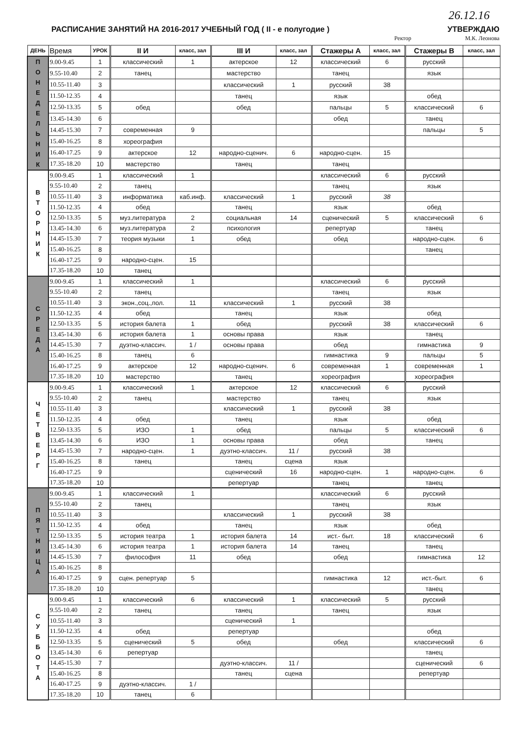26.12.16
РАСПИСАНИЕ ЗАНЯТИЙ НА 2016-2017 УЧЕБНЫЙ ГОД ( II - е полугодие )
УТВЕРЖДАЮ
Ректор М.К. Леонова
| ДЕНЬ | Время | УРОК | II И | класс, зал | III И | класс, зал | Стажеры А | класс, зал | Стажеры В | класс, зал |
| --- | --- | --- | --- | --- | --- | --- | --- | --- | --- | --- |
| П О Н Е Д Е Л Ь Н И К | 9.00-9.45 | 1 | классический | 1 | актерское | 12 | классический | 6 | русский | |
| | 9.55-10.40 | 2 | танец | | мастерство | | танец | | язык | |
| | 10.55-11.40 | 3 | | | классический | 1 | русский | 38 | | |
| | 11.50-12.35 | 4 | | | танец | | язык | | обед | |
| | 12.50-13.35 | 5 | обед | | обед | | пальцы | 5 | классический | 6 |
| | 13.45-14.30 | 6 | | | | | обед | | танец | |
| | 14.45-15.30 | 7 | современная | 9 | | | | | пальцы | 5 |
| | 15.40-16.25 | 8 | хореография | | | | | | | |
| | 16.40-17.25 | 9 | актерское | 12 | народно-сценич. | 6 | народно-сцен. | 15 | | |
| | 17.35-18.20 | 10 | мастерство | | танец | | танец | | | |
| В Т О Р Н И К | 9.00-9.45 | 1 | классический | 1 | | | классический | 6 | русский | |
| | 9.55-10.40 | 2 | танец | | | | танец | | язык | |
| | 10.55-11.40 | 3 | информатика | каб.инф. | классический | 1 | русский | 38 | | |
| | 11.50-12.35 | 4 | обед | | танец | | язык | | обед | |
| | 12.50-13.35 | 5 | муз.литература | 2 | социальная | 14 | сценический | 5 | классический | 6 |
| | 13.45-14.30 | 6 | муз.литература | 2 | психология | | репертуар | | танец | |
| | 14.45-15.30 | 7 | теория музыки | 1 | обед | | обед | | народно-сцен. | 6 |
| | 15.40-16.25 | 8 | | | | | | | танец | |
| | 16.40-17.25 | 9 | народно-сцен. | 15 | | | | | | |
| | 17.35-18.20 | 10 | танец | | | | | | | |
| С Р Е Д А | 9.00-9.45 | 1 | классический | 1 | | | классический | 6 | русский | |
| | 9.55-10.40 | 2 | танец | | | | танец | | язык | |
| | 10.55-11.40 | 3 | экон.,соц.,пол. | 11 | классический | 1 | русский | 38 | | |
| | 11.50-12.35 | 4 | обед | | танец | | язык | | обед | |
| | 12.50-13.35 | 5 | история балета | 1 | обед | | русский | 38 | классический | 6 |
| | 13.45-14.30 | 6 | история балета | 1 | основы права | | язык | | танец | |
| | 14.45-15.30 | 7 | дуэтно-классич. | 1 / | основы права | | обед | | гимнастика | 9 |
| | 15.40-16.25 | 8 | танец | 6 | | | гимнастика | 9 | пальцы | 5 |
| | 16.40-17.25 | 9 | актерское | 12 | народно-сценич. | 6 | современная | 1 | современная | 1 |
| | 17.35-18.20 | 10 | мастерство | | танец | | хореография | | хореография | |
| Ч Е Т В Е Р Г | 9.00-9.45 | 1 | классический | 1 | актерское | 12 | классический | 6 | русский | |
| | 9.55-10.40 | 2 | танец | | мастерство | | танец | | язык | |
| | 10.55-11.40 | 3 | | | классический | 1 | русский | 38 | | |
| | 11.50-12.35 | 4 | обед | | танец | | язык | | обед | |
| | 12.50-13.35 | 5 | ИЗО | 1 | обед | | пальцы | 5 | классический | 6 |
| | 13.45-14.30 | 6 | ИЗО | 1 | основы права | | обед | | танец | |
| | 14.45-15.30 | 7 | народно-сцен. | 1 | дуэтно-классич. | 11 / | русский | 38 | | |
| | 15.40-16.25 | 8 | танец | | танец | сцена | язык | | | |
| | 16.40-17.25 | 9 | | | сценический | 16 | народно-сцен. | 1 | народно-сцен. | 6 |
| | 17.35-18.20 | 10 | | | репертуар | | танец | | танец | |
| П Я Т Н И Ц А | 9.00-9.45 | 1 | классический | 1 | | | классический | 6 | русский | |
| | 9.55-10.40 | 2 | танец | | | | танец | | язык | |
| | 10.55-11.40 | 3 | | | классический | 1 | русский | 38 | | |
| | 11.50-12.35 | 4 | обед | | танец | | язык | | обед | |
| | 12.50-13.35 | 5 | история театра | 1 | история балета | 14 | ист.- быт. | 18 | классический | 6 |
| | 13.45-14.30 | 6 | история театра | 1 | история балета | 14 | танец | | танец | |
| | 14.45-15.30 | 7 | философия | 11 | обед | | обед | | гимнастика | 12 |
| | 15.40-16.25 | 8 | | | | | | | | |
| | 16.40-17.25 | 9 | сцен. репертуар | 5 | | | гимнастика | 12 | ист.-быт. | 6 |
| | 17.35-18.20 | 10 | | | | | | | танец | |
| С У Б Б О Т А | 9.00-9.45 | 1 | классический | 6 | классический | 1 | классический | 5 | русский | |
| | 9.55-10.40 | 2 | танец | | танец | | танец | | язык | |
| | 10.55-11.40 | 3 | | | сценический | 1 | | | | |
| | 11.50-12.35 | 4 | обед | | репертуар | | | | обед | |
| | 12.50-13.35 | 5 | сценический | 5 | обед | | обед | | классический | 6 |
| | 13.45-14.30 | 6 | репертуар | | | | | | танец | |
| | 14.45-15.30 | 7 | | | дуэтно-классич. | 11 / | | | сценический | 6 |
| | 15.40-16.25 | 8 | | | танец | сцена | | | репертуар | |
| | 16.40-17.25 | 9 | дуэтно-классич. | 1 / | | | | | | |
| | 17.35-18.20 | 10 | танец | 6 | | | | | | |